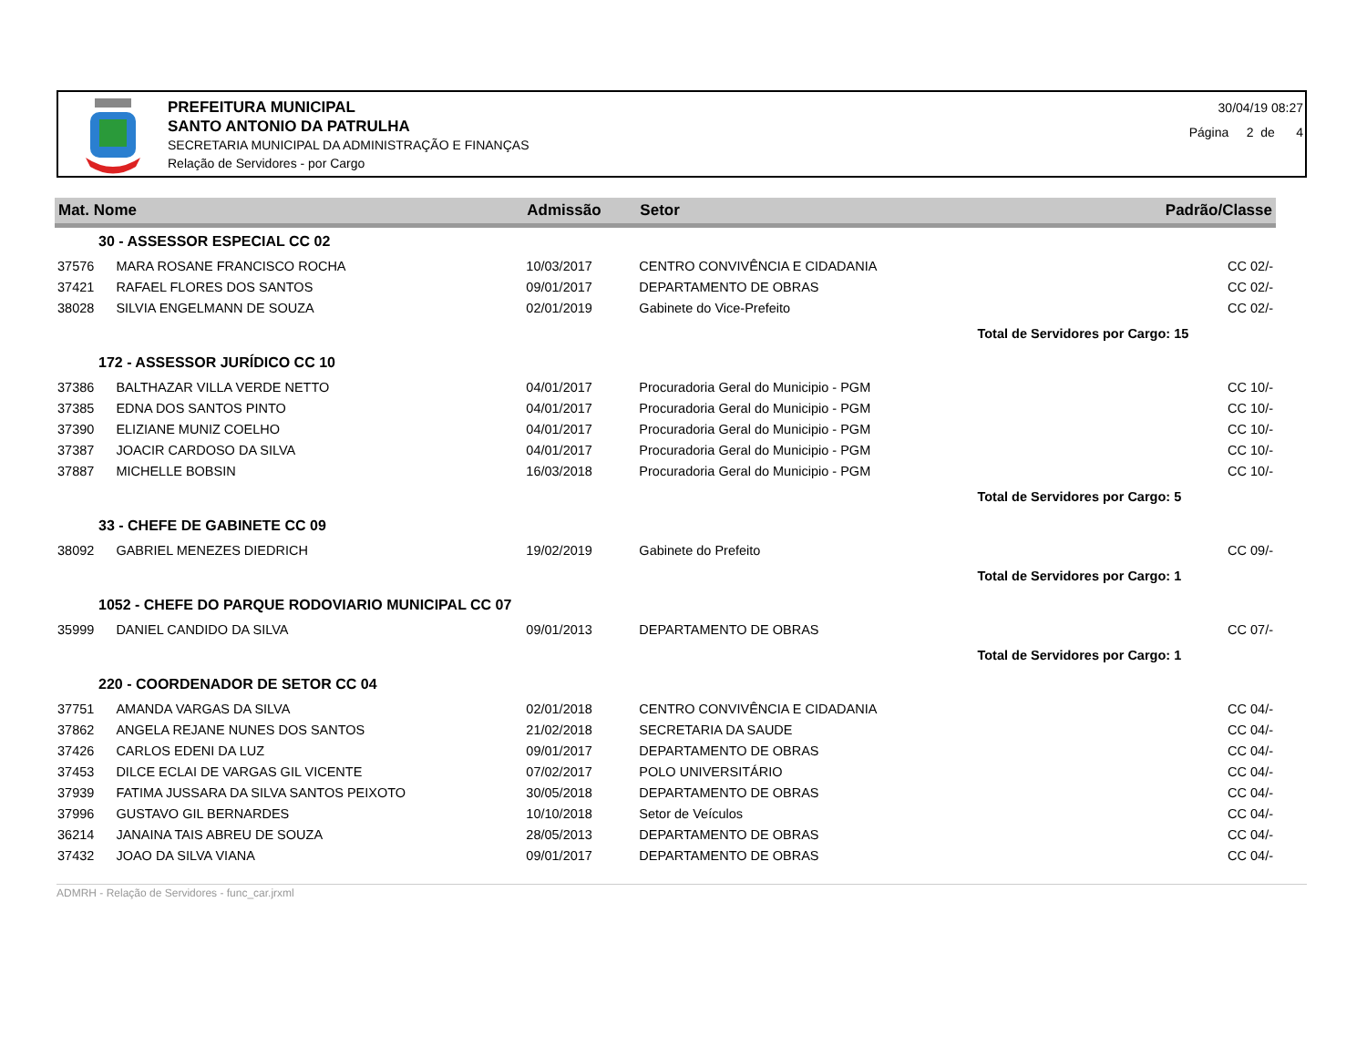PREFEITURA MUNICIPAL
SANTO ANTONIO DA PATRULHA
SECRETARIA MUNICIPAL DA ADMINISTRAÇÃO E FINANÇAS
Relação de Servidores - por Cargo
30/04/19 08:27
Página 2 de 4
| Mat. Nome | | Admissão | Setor | Padrão/Classe |
| --- | --- | --- | --- | --- |
| 30 - ASSESSOR ESPECIAL CC 02 | | | | |
| 37576 | MARA ROSANE FRANCISCO ROCHA | 10/03/2017 | CENTRO CONVIVÊNCIA E CIDADANIA | CC 02/- |
| 37421 | RAFAEL FLORES DOS SANTOS | 09/01/2017 | DEPARTAMENTO DE OBRAS | CC 02/- |
| 38028 | SILVIA ENGELMANN DE SOUZA | 02/01/2019 | Gabinete do Vice-Prefeito | CC 02/- |
| | | | | Total de Servidores por Cargo: 15 |
| 172 - ASSESSOR JURÍDICO CC 10 | | | | |
| 37386 | BALTHAZAR VILLA VERDE NETTO | 04/01/2017 | Procuradoria Geral do Municipio - PGM | CC 10/- |
| 37385 | EDNA DOS SANTOS PINTO | 04/01/2017 | Procuradoria Geral do Municipio - PGM | CC 10/- |
| 37390 | ELIZIANE MUNIZ COELHO | 04/01/2017 | Procuradoria Geral do Municipio - PGM | CC 10/- |
| 37387 | JOACIR CARDOSO DA SILVA | 04/01/2017 | Procuradoria Geral do Municipio - PGM | CC 10/- |
| 37887 | MICHELLE BOBSIN | 16/03/2018 | Procuradoria Geral do Municipio - PGM | CC 10/- |
| | | | | Total de Servidores por Cargo: 5 |
| 33 - CHEFE DE GABINETE CC 09 | | | | |
| 38092 | GABRIEL MENEZES DIEDRICH | 19/02/2019 | Gabinete do Prefeito | CC 09/- |
| | | | | Total de Servidores por Cargo: 1 |
| 1052 - CHEFE DO PARQUE RODOVIARIO MUNICIPAL CC 07 | | | | |
| 35999 | DANIEL CANDIDO DA SILVA | 09/01/2013 | DEPARTAMENTO DE OBRAS | CC 07/- |
| | | | | Total de Servidores por Cargo: 1 |
| 220 - COORDENADOR DE SETOR CC 04 | | | | |
| 37751 | AMANDA VARGAS DA SILVA | 02/01/2018 | CENTRO CONVIVÊNCIA E CIDADANIA | CC 04/- |
| 37862 | ANGELA REJANE NUNES DOS SANTOS | 21/02/2018 | SECRETARIA DA SAUDE | CC 04/- |
| 37426 | CARLOS EDENI DA LUZ | 09/01/2017 | DEPARTAMENTO DE OBRAS | CC 04/- |
| 37453 | DILCE ECLAI DE VARGAS GIL VICENTE | 07/02/2017 | POLO UNIVERSITÁRIO | CC 04/- |
| 37939 | FATIMA JUSSARA DA SILVA SANTOS PEIXOTO | 30/05/2018 | DEPARTAMENTO DE OBRAS | CC 04/- |
| 37996 | GUSTAVO GIL BERNARDES | 10/10/2018 | Setor de Veículos | CC 04/- |
| 36214 | JANAINA TAIS ABREU DE SOUZA | 28/05/2013 | DEPARTAMENTO DE OBRAS | CC 04/- |
| 37432 | JOAO DA SILVA VIANA | 09/01/2017 | DEPARTAMENTO DE OBRAS | CC 04/- |
ADMRH - Relação de Servidores - func_car.jrxml